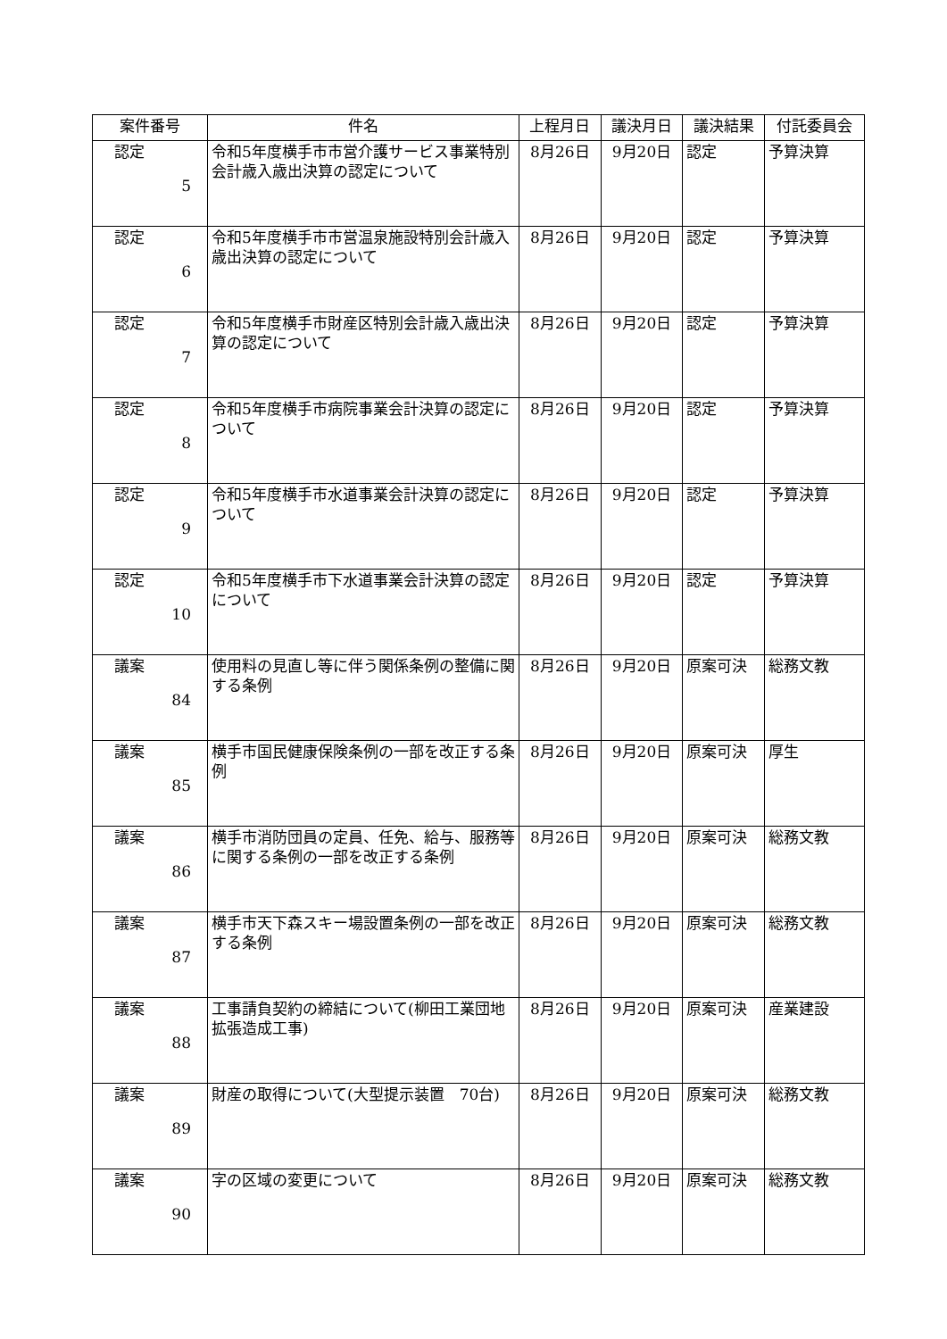| 案件番号 | 件名 | 上程月日 | 議決月日 | 議決結果 | 付託委員会 |
| --- | --- | --- | --- | --- | --- |
| 認定 5 | 令和5年度横手市市営介護サービス事業特別会計歳入歳出決算の認定について | 8月26日 | 9月20日 | 認定 | 予算決算 |
| 認定 6 | 令和5年度横手市市営温泉施設特別会計歳入歳出決算の認定について | 8月26日 | 9月20日 | 認定 | 予算決算 |
| 認定 7 | 令和5年度横手市財産区特別会計歳入歳出決算の認定について | 8月26日 | 9月20日 | 認定 | 予算決算 |
| 認定 8 | 令和5年度横手市病院事業会計決算の認定について | 8月26日 | 9月20日 | 認定 | 予算決算 |
| 認定 9 | 令和5年度横手市水道事業会計決算の認定について | 8月26日 | 9月20日 | 認定 | 予算決算 |
| 認定 10 | 令和5年度横手市下水道事業会計決算の認定について | 8月26日 | 9月20日 | 認定 | 予算決算 |
| 議案 84 | 使用料の見直し等に伴う関係条例の整備に関する条例 | 8月26日 | 9月20日 | 原案可決 | 総務文教 |
| 議案 85 | 横手市国民健康保険条例の一部を改正する条例 | 8月26日 | 9月20日 | 原案可決 | 厚生 |
| 議案 86 | 横手市消防団員の定員、任免、給与、服務等に関する条例の一部を改正する条例 | 8月26日 | 9月20日 | 原案可決 | 総務文教 |
| 議案 87 | 横手市天下森スキー場設置条例の一部を改正する条例 | 8月26日 | 9月20日 | 原案可決 | 総務文教 |
| 議案 88 | 工事請負契約の締結について(柳田工業団地拡張造成工事) | 8月26日 | 9月20日 | 原案可決 | 産業建設 |
| 議案 89 | 財産の取得について(大型提示装置 70台) | 8月26日 | 9月20日 | 原案可決 | 総務文教 |
| 議案 90 | 字の区域の変更について | 8月26日 | 9月20日 | 原案可決 | 総務文教 |